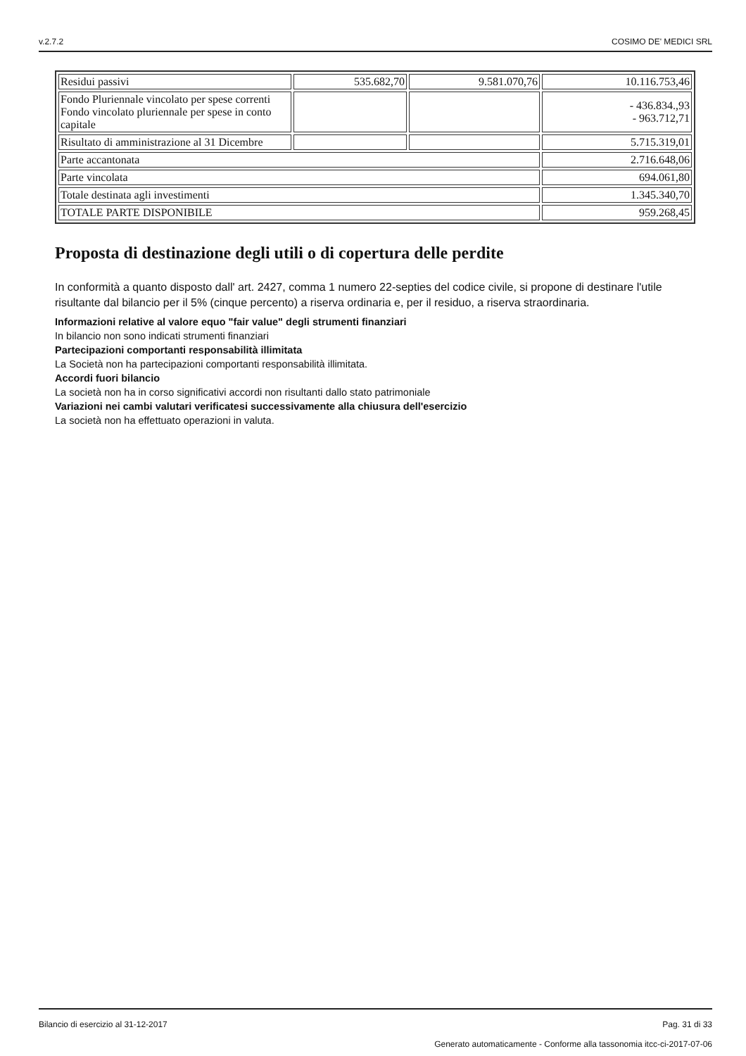v.2.7.2 COSIMO DE' MEDICI SRL
| Residui passivi | 535.682,70 | 9.581.070,76 | 10.116.753,46 |
| Fondo Pluriennale vincolato per spese correnti Fondo vincolato pluriennale per spese in conto capitale | | | - 436.834.,93 - 963.712,71 |
| Risultato di amministrazione al 31 Dicembre | | | 5.715.319,01 |
| Parte accantonata | | | 2.716.648,06 |
| Parte vincolata | | | 694.061,80 |
| Totale destinata agli investimenti | | | 1.345.340,70 |
| TOTALE PARTE DISPONIBILE | | | 959.268,45 |
Proposta di destinazione degli utili o di copertura delle perdite
In conformità a quanto disposto dall' art. 2427, comma 1 numero 22-septies del codice civile, si propone di destinare l'utile risultante dal bilancio per il 5% (cinque percento) a riserva ordinaria e, per il residuo, a riserva straordinaria.
Informazioni relative al valore equo "fair value" degli strumenti finanziari
In bilancio non sono indicati strumenti finanziari
Partecipazioni comportanti responsabilità illimitata
La Società non ha partecipazioni comportanti responsabilità illimitata.
Accordi fuori bilancio
La società non ha in corso significativi accordi non risultanti dallo stato patrimoniale
Variazioni nei cambi valutari verificatesi successivamente alla chiusura dell'esercizio
La società non ha effettuato operazioni in valuta.
Bilancio di esercizio al 31-12-2017 Pag. 31 di 33
Generato automaticamente - Conforme alla tassonomia itcc-ci-2017-07-06